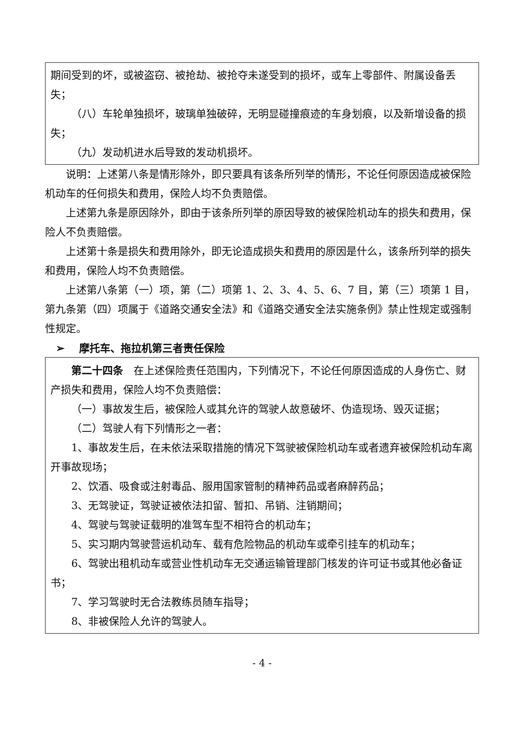期间受到的坏，或被盗窃、被抢劫、被抢夺未遂受到的损坏，或车上零部件、附属设备丢失；
（八）车轮单独损坏，玻璃单独破碎，无明显碰撞痕迹的车身划痕，以及新增设备的损失；
（九）发动机进水后导致的发动机损坏。
说明：上述第八条是情形除外，即只要具有该条所列举的情形，不论任何原因造成被保险机动车的任何损失和费用，保险人均不负责赔偿。
上述第九条是原因除外，即由于该条所列举的原因导致的被保险机动车的损失和费用，保险人不负责赔偿。
上述第十条是损失和费用除外，即无论造成损失和费用的原因是什么，该条所列举的损失和费用，保险人均不负责赔偿。
上述第八条第（一）项，第（二）项第 1、2、3、4、5、6、7 目，第（三）项第 1 目，第九条第（四）项属于《道路交通安全法》和《道路交通安全法实施条例》禁止性规定或强制性规定。
➢ 摩托车、拖拉机第三者责任保险
第二十四条　在上述保险责任范围内，下列情况下，不论任何原因造成的人身伤亡、财产损失和费用，保险人均不负责赔偿：
（一）事故发生后，被保险人或其允许的驾驶人故意破坏、伪造现场、毁灭证据；
（二）驾驶人有下列情形之一者：
1、事故发生后，在未依法采取措施的情况下驾驶被保险机动车或者遗弃被保险机动车离开事故现场；
2、饮酒、吸食或注射毒品、服用国家管制的精神药品或者麻醉药品；
3、无驾驶证，驾驶证被依法扣留、暂扣、吊销、注销期间；
4、驾驶与驾驶证载明的准驾车型不相符合的机动车；
5、实习期内驾驶营运机动车、载有危险物品的机动车或牵引挂车的机动车；
6、驾驶出租机动车或营业性机动车无交通运输管理部门核发的许可证书或其他必备证书；
7、学习驾驶时无合法教练员随车指导；
8、非被保险人允许的驾驶人。
- 4 -